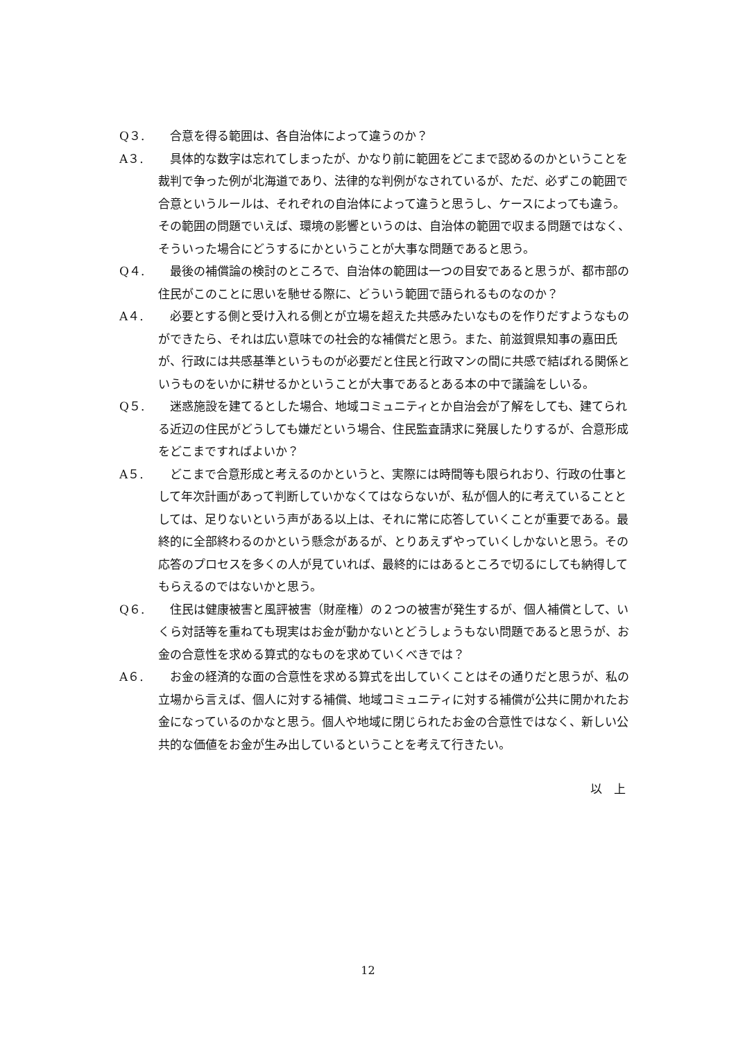Q３. 合意を得る範囲は、各自治体によって違うのか？
A３. 具体的な数字は忘れてしまったが、かなり前に範囲をどこまで認めるのかということを裁判で争った例が北海道であり、法律的な判例がなされているが、ただ、必ずこの範囲で合意というルールは、それぞれの自治体によって違うと思うし、ケースによっても違う。その範囲の問題でいえば、環境の影響というのは、自治体の範囲で収まる問題ではなく、そういった場合にどうするにかということが大事な問題であると思う。
Q４. 最後の補償論の検討のところで、自治体の範囲は一つの目安であると思うが、都市部の住民がこのことに思いを馳せる際に、どういう範囲で語られるものなのか？
A４. 必要とする側と受け入れる側とが立場を超えた共感みたいなものを作りだすようなものができたら、それは広い意味での社会的な補償だと思う。また、前滋賀県知事の嘉田氏が、行政には共感基準というものが必要だと住民と行政マンの間に共感で結ばれる関係というものをいかに耕せるかということが大事であるとある本の中で議論をしいる。
Q５. 迷惑施設を建てるとした場合、地域コミュニティとか自治会が了解をしても、建てられる近辺の住民がどうしても嫌だという場合、住民監査請求に発展したりするが、合意形成をどこまですればよいか？
A５. どこまで合意形成と考えるのかというと、実際には時間等も限られおり、行政の仕事として年次計画があって判断していかなくてはならないが、私が個人的に考えていることとしては、足りないという声がある以上は、それに常に応答していくことが重要である。最終的に全部終わるのかという懸念があるが、とりあえずやっていくしかないと思う。その応答のプロセスを多くの人が見ていれば、最終的にはあるところで切るにしても納得してもらえるのではないかと思う。
Q６. 住民は健康被害と風評被害（財産権）の２つの被害が発生するが、個人補償として、いくら対話等を重ねても現実はお金が動かないとどうしょうもない問題であると思うが、お金の合意性を求める算式的なものを求めていくべきでは？
A６. お金の経済的な面の合意性を求める算式を出していくことはその通りだと思うが、私の立場から言えば、個人に対する補償、地域コミュニティに対する補償が公共に開かれたお金になっているのかなと思う。個人や地域に閉じられたお金の合意性ではなく、新しい公共的な価値をお金が生み出しているということを考えて行きたい。
以　上
12